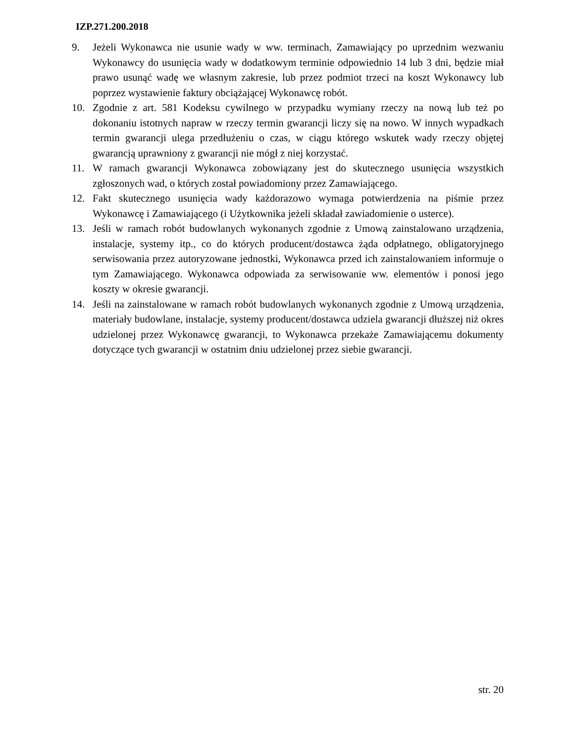IZP.271.200.2018
9. Jeżeli Wykonawca nie usunie wady w ww. terminach, Zamawiający po uprzednim wezwaniu Wykonawcy do usunięcia wady w dodatkowym terminie odpowiednio 14 lub 3 dni, będzie miał prawo usunąć wadę we własnym zakresie, lub przez podmiot trzeci na koszt Wykonawcy lub poprzez wystawienie faktury obciążającej Wykonawcę robót.
10. Zgodnie z art. 581 Kodeksu cywilnego w przypadku wymiany rzeczy na nową lub też po dokonaniu istotnych napraw w rzeczy termin gwarancji liczy się na nowo. W innych wypadkach termin gwarancji ulega przedłużeniu o czas, w ciągu którego wskutek wady rzeczy objętej gwarancją uprawniony z gwarancji nie mógł z niej korzystać.
11. W ramach gwarancji Wykonawca zobowiązany jest do skutecznego usunięcia wszystkich zgłoszonych wad, o których został powiadomiony przez Zamawiającego.
12. Fakt skutecznego usunięcia wady każdorazowo wymaga potwierdzenia na piśmie przez Wykonawcę i Zamawiającego (i Użytkownika jeżeli składał zawiadomienie o usterce).
13. Jeśli w ramach robót budowlanych wykonanych zgodnie z Umową zainstalowano urządzenia, instalacje, systemy itp., co do których producent/dostawca żąda odpłatnego, obligatoryjnego serwisowania przez autoryzowane jednostki, Wykonawca przed ich zainstalowaniem informuje o tym Zamawiającego. Wykonawca odpowiada za serwisowanie ww. elementów i ponosi jego koszty w okresie gwarancji.
14. Jeśli na zainstalowane w ramach robót budowlanych wykonanych zgodnie z Umową urządzenia, materiały budowlane, instalacje, systemy producent/dostawca udziela gwarancji dłuższej niż okres udzielonej przez Wykonawcę gwarancji, to Wykonawca przekaże Zamawiającemu dokumenty dotyczące tych gwarancji w ostatnim dniu udzielonej przez siebie gwarancji.
str. 20